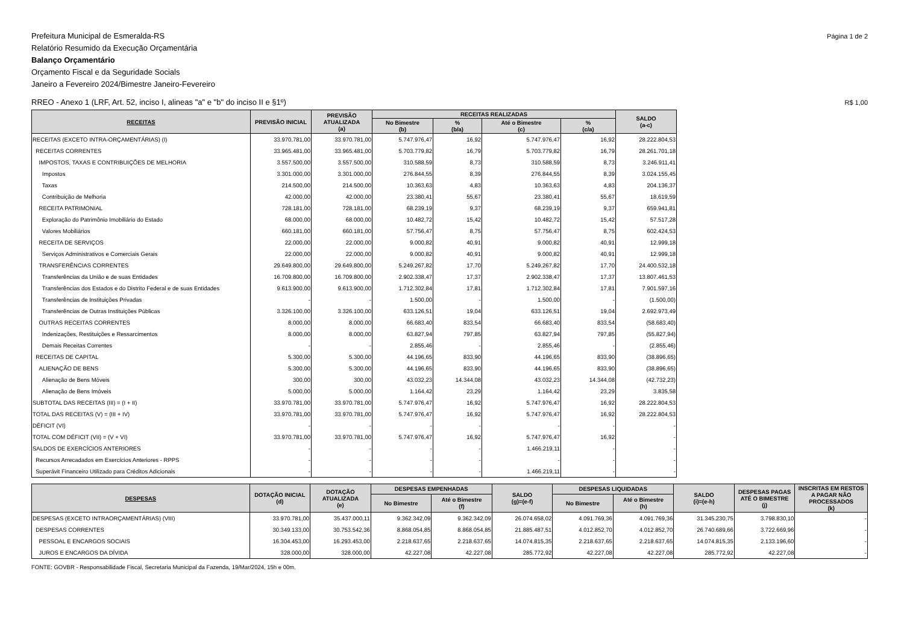Prefeitura Municipal de Esmeralda-RS
Página 1 de 2
Relatório Resumido da Execução Orçamentária
Balanço Orçamentário
Orçamento Fiscal e da Seguridade Socials
Janeiro a Fevereiro 2024/Bimestre Janeiro-Fevereiro
RREO - Anexo 1 (LRF, Art. 52, inciso I, alineas "a" e "b" do inciso II e §1º)
R$ 1,00
| RECEITAS | PREVISÃO INICIAL | PREVISÃO ATUALIZADA (a) | RECEITAS REALIZADAS | | | | SALDO (a-c) |
| --- | --- | --- | --- | --- | --- | --- | --- |
| | | | No Bimestre (b) | % (b/a) | Até o Bimestre (c) | % (c/a) | |
| RECEITAS (EXCETO INTRA-ORÇAMENTÁRIAS) (I) | 33.970.781,00 | 33.970.781,00 | 5.747.976,47 | 16,92 | 5.747.976,47 | 16,92 | 28.222.804,53 |
| RECEITAS CORRENTES | 33.965.481,00 | 33.965.481,00 | 5.703.779,82 | 16,79 | 5.703.779,82 | 16,79 | 28.261.701,18 |
| IMPOSTOS, TAXAS E CONTRIBUIÇÕES DE MELHORIA | 3.557.500,00 | 3.557.500,00 | 310.588,59 | 8,73 | 310.588,59 | 8,73 | 3.246.911,41 |
| Impostos | 3.301.000,00 | 3.301.000,00 | 276.844,55 | 8,39 | 276.844,55 | 8,39 | 3.024.155,45 |
| Taxas | 214.500,00 | 214.500,00 | 10.363,63 | 4,83 | 10.363,63 | 4,83 | 204.136,37 |
| Contribuição de Melhoria | 42.000,00 | 42.000,00 | 23.380,41 | 55,67 | 23.380,41 | 55,67 | 18.619,59 |
| RECEITA PATRIMONIAL | 728.181,00 | 728.181,00 | 68.239,19 | 9,37 | 68.239,19 | 9,37 | 659.941,81 |
| Exploração do Patrimônio Imobiliário do Estado | 68.000,00 | 68.000,00 | 10.482,72 | 15,42 | 10.482,72 | 15,42 | 57.517,28 |
| Valores Mobiliários | 660.181,00 | 660.181,00 | 57.756,47 | 8,75 | 57.756,47 | 8,75 | 602.424,53 |
| RECEITA DE SERVIÇOS | 22.000,00 | 22.000,00 | 9.000,82 | 40,91 | 9.000,82 | 40,91 | 12.999,18 |
| Serviços Administrativos e Comerciais Gerais | 22.000,00 | 22.000,00 | 9.000,82 | 40,91 | 9.000,82 | 40,91 | 12.999,18 |
| TRANSFERÊNCIAS CORRENTES | 29.649.800,00 | 29.649.800,00 | 5.249.267,82 | 17,70 | 5.249.267,82 | 17,70 | 24.400.532,18 |
| Transferências da União e de suas Entidades | 16.709.800,00 | 16.709.800,00 | 2.902.338,47 | 17,37 | 2.902.338,47 | 17,37 | 13.807.461,53 |
| Transferências dos Estados e do Distrito Federal e de suas Entidades | 9.613.900,00 | 9.613.900,00 | 1.712.302,84 | 17,81 | 1.712.302,84 | 17,81 | 7.901.597,16 |
| Transferências de Instituições Privadas | - | - | 1.500,00 | - | 1.500,00 | - | (1.500,00) |
| Transferências de Outras Instituições Públicas | 3.326.100,00 | 3.326.100,00 | 633.126,51 | 19,04 | 633.126,51 | 19,04 | 2.692.973,49 |
| OUTRAS RECEITAS CORRENTES | 8.000,00 | 8.000,00 | 66.683,40 | 833,54 | 66.683,40 | 833,54 | (58.683,40) |
| Indenizações, Restituições e Ressarcimentos | 8.000,00 | 8.000,00 | 63.827,94 | 797,85 | 63.827,94 | 797,85 | (55.827,94) |
| Demais Receitas Correntes | - | - | 2.855,46 | - | 2.855,46 | - | (2.855,46) |
| RECEITAS DE CAPITAL | 5.300,00 | 5.300,00 | 44.196,65 | 833,90 | 44.196,65 | 833,90 | (38.896,65) |
| ALIENAÇÃO DE BENS | 5.300,00 | 5.300,00 | 44.196,65 | 833,90 | 44.196,65 | 833,90 | (38.896,65) |
| Alienação de Bens Móveis | 300,00 | 300,00 | 43.032,23 | 14.344,08 | 43.032,23 | 14.344,08 | (42.732,23) |
| Alienação de Bens Imóveis | 5.000,00 | 5.000,00 | 1.164,42 | 23,29 | 1.164,42 | 23,29 | 3.835,58 |
| SUBTOTAL DAS RECEITAS (III) = (I + II) | 33.970.781,00 | 33.970.781,00 | 5.747.976,47 | 16,92 | 5.747.976,47 | 16,92 | 28.222.804,53 |
| TOTAL DAS RECEITAS (V) = (III + IV) | 33.970.781,00 | 33.970.781,00 | 5.747.976,47 | 16,92 | 5.747.976,47 | 16,92 | 28.222.804,53 |
| DÉFICIT (VI) | - | - | - | - | - | - | - |
| TOTAL COM DÉFICIT (VII) = (V + VI) | 33.970.781,00 | 33.970.781,00 | 5.747.976,47 | 16,92 | 5.747.976,47 | 16,92 | - |
| SALDOS DE EXERCÍCIOS ANTERIORES | - | - | - | - | 1.466.219,11 | - | - |
| Recursos Arrecadados em Exercícios Anteriores - RPPS | - | - | - | - | - | - | - |
| Superávit Financeiro Utilizado para Créditos Adicionais | - | - | - | - | 1.466.219,11 | - | - |
| DESPESAS | DOTAÇÃO INICIAL (d) | DOTAÇÃO ATUALIZADA (e) | DESPESAS EMPENHADAS | | SALDO (g)=(e-f) | DESPESAS LIQUIDADAS | | SALDO (i)=(e-h) | DESPESAS PAGAS ATÉ O BIMESTRE (j) | INSCRITAS EM RESTOS A PAGAR NÃO PROCESSADOS (k) |
| --- | --- | --- | --- | --- | --- | --- | --- | --- | --- | --- |
| | | | No Bimestre | Até o Bimestre (f) | | No Bimestre | Até o Bimestre (h) | | | |
| DESPESAS (EXCETO INTRAORÇAMENTÁRIAS) (VIII) | 33.970.781,00 | 35.437.000,11 | 9.362.342,09 | 9.362.342,09 | 26.074.658,02 | 4.091.769,36 | 4.091.769,36 | 31.345.230,75 | 3.798.830,10 | - |
| DESPESAS CORRENTES | 30.349.133,00 | 30.753.542,36 | 8.868.054,85 | 8.868.054,85 | 21.885.487,51 | 4.012.852,70 | 4.012.852,70 | 26.740.689,66 | 3.722.669,96 | - |
| PESSOAL E ENCARGOS SOCIAIS | 16.304.453,00 | 16.293.453,00 | 2.218.637,65 | 2.218.637,65 | 14.074.815,35 | 2.218.637,65 | 2.218.637,65 | 14.074.815,35 | 2.133.196,60 | - |
| JUROS E ENCARGOS DA DÍVIDA | 328.000,00 | 328.000,00 | 42.227,08 | 42.227,08 | 285.772,92 | 42.227,08 | 42.227,08 | 285.772,92 | 42.227,08 | - |
FONTE: GOVBR - Responsabilidade Fiscal, Secretaria Municipal da Fazenda, 19/Mar/2024, 15h e 00m.